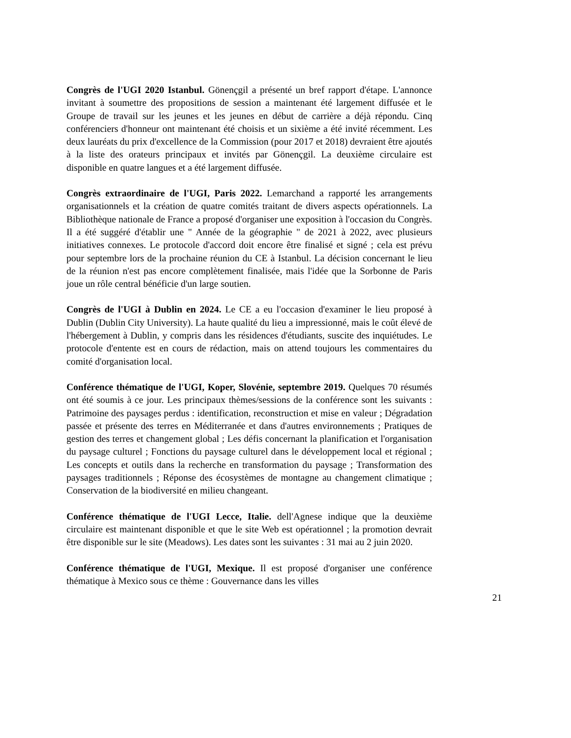Congrès de l'UGI 2020 Istanbul. Gönençgil a présenté un bref rapport d'étape. L'annonce invitant à soumettre des propositions de session a maintenant été largement diffusée et le Groupe de travail sur les jeunes et les jeunes en début de carrière a déjà répondu. Cinq conférenciers d'honneur ont maintenant été choisis et un sixième a été invité récemment. Les deux lauréats du prix d'excellence de la Commission (pour 2017 et 2018) devraient être ajoutés à la liste des orateurs principaux et invités par Gönençgil. La deuxième circulaire est disponible en quatre langues et a été largement diffusée.
Congrès extraordinaire de l'UGI, Paris 2022. Lemarchand a rapporté les arrangements organisationnels et la création de quatre comités traitant de divers aspects opérationnels. La Bibliothèque nationale de France a proposé d'organiser une exposition à l'occasion du Congrès. Il a été suggéré d'établir une " Année de la géographie " de 2021 à 2022, avec plusieurs initiatives connexes. Le protocole d'accord doit encore être finalisé et signé ; cela est prévu pour septembre lors de la prochaine réunion du CE à Istanbul. La décision concernant le lieu de la réunion n'est pas encore complètement finalisée, mais l'idée que la Sorbonne de Paris joue un rôle central bénéficie d'un large soutien.
Congrès de l'UGI à Dublin en 2024. Le CE a eu l'occasion d'examiner le lieu proposé à Dublin (Dublin City University). La haute qualité du lieu a impressionné, mais le coût élevé de l'hébergement à Dublin, y compris dans les résidences d'étudiants, suscite des inquiétudes. Le protocole d'entente est en cours de rédaction, mais on attend toujours les commentaires du comité d'organisation local.
Conférence thématique de l'UGI, Koper, Slovénie, septembre 2019. Quelques 70 résumés ont été soumis à ce jour. Les principaux thèmes/sessions de la conférence sont les suivants : Patrimoine des paysages perdus : identification, reconstruction et mise en valeur ; Dégradation passée et présente des terres en Méditerranée et dans d'autres environnements ; Pratiques de gestion des terres et changement global ; Les défis concernant la planification et l'organisation du paysage culturel ; Fonctions du paysage culturel dans le développement local et régional ; Les concepts et outils dans la recherche en transformation du paysage ; Transformation des paysages traditionnels ; Réponse des écosystèmes de montagne au changement climatique ; Conservation de la biodiversité en milieu changeant.
Conférence thématique de l'UGI Lecce, Italie. dell'Agnese indique que la deuxième circulaire est maintenant disponible et que le site Web est opérationnel ; la promotion devrait être disponible sur le site (Meadows). Les dates sont les suivantes : 31 mai au 2 juin 2020.
Conférence thématique de l'UGI, Mexique. Il est proposé d'organiser une conférence thématique à Mexico sous ce thème : Gouvernance dans les villes
21